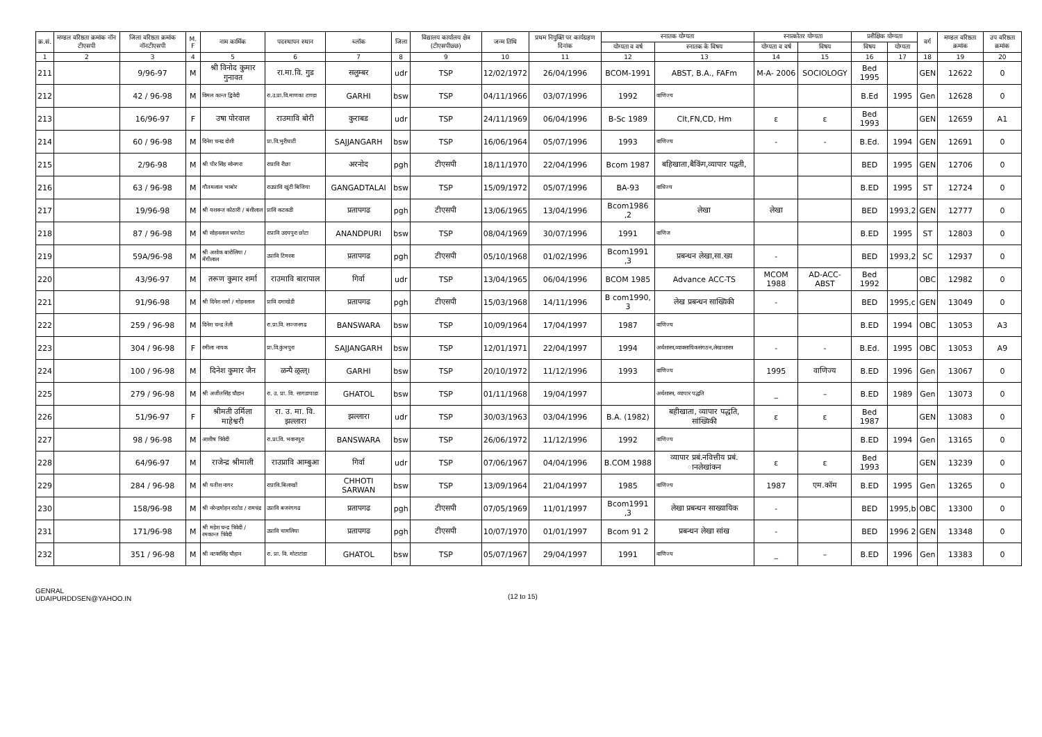| क्र.सं. | मण्डल वरिष्ठता क्रमांक नॉन टीएसपी | जिला वरिष्ठता क्रमांक नॉनटीएसपी | M. F | नाम कार्मिक | पदस्थापन स्थान | ब्लॉक | जिला | विद्यालय कार्यालय क्षेत्र (टीएसपीछ्छ) | जन्म तिथि | प्रथम नियुक्ति पर कार्यग्रहण दिनांक | स्नातक योग्यता | | स्नात्कोतर योग्यता | | प्रशैक्षिक योग्यता | | वर्ग | मण्डल वरिष्ठता क्रमांक | उप वरिष्ठता क्रमांक |
| --- | --- | --- | --- | --- | --- | --- | --- | --- | --- | --- | --- | --- | --- | --- | --- | --- | --- | --- | --- |
| | | | | | | | | | | | योग्यता व वर्ष | स्नातक के विषय | योग्यता व वर्ष | विषय | विषय | योग्यता | | | |
| 1 | 2 | 3 | 4 | 5 | 6 | 7 | 8 | 9 | 10 | 11 | 12 | 13 | 14 | 15 | 16 | 17 | 18 | 19 | 20 |
| 211 | | 9/96-97 | M | श्री विनोद कुमार गुनावत | रा.मा.वि. गुड | सलुम्बर | udr | TSP | 12/02/1972 | 26/04/1996 | BCOM-1991 | ABST, B.A., FAFm | M-A- 2006 | SOCIOLOGY | Bed 1995 | | GEN | 12622 | 0 |
| 212 | | 42 / 96-98 | M | विमल कान्त द्विवेदी | रा.उ.प्रा.वि.माणका टाण्डा | GARHI | bsw | TSP | 04/11/1966 | 03/07/1996 | 1992 | वाणिज्य | | | B.Ed | 1995 | Gen | 12628 | 0 |
| 213 | | 16/96-97 | F | उषा पोरवाल | राउमावि बोरी | कुराबड | udr | TSP | 24/11/1969 | 06/04/1996 | B-Sc 1989 | Clt,FN,CD, Hm | ε | ε | Bed 1993 | | GEN | 12659 | A1 |
| 214 | | 60 / 96-98 | M | दिनेश चनद्र दोशी | प्रा.वि.भुरीघाटी | SAJJANGARH | bsw | TSP | 16/06/1964 | 05/07/1996 | 1993 | वाणिज्य | - | - | B.Ed. | 1994 | GEN | 12691 | 0 |
| 215 | | 2/96-98 | M | श्री पीर सिंह सोनगरा | राप्रावि रीछा | अरनोद | pgh | टीएसपी | 18/11/1970 | 22/04/1996 | Bcom 1987 | बहिखाता,बैकिंग,व्यापार पद्वती, | | | BED | 1995 | GEN | 12706 | 0 |
| 216 | | 63 / 96-98 | M | गौतमलाल भाबोर | राउप्रावि खुंटी बिजिया | GANGADTALAI | bsw | TSP | 15/09/1972 | 05/07/1996 | BA-93 | वाधिज्य | | | B.ED | 1995 | ST | 12724 | 0 |
| 217 | | 19/96-98 | M | श्री यशवन्त कोठारी / बंशीलाल | प्राविं कटकडी | प्रतापगढ | pgh | टीएसपी | 13/06/1965 | 13/04/1996 | Bcom1986 ,2 | लेखा | लेखा | | BED | 1993,2 | GEN | 12777 | 0 |
| 218 | | 87 / 96-98 | M | श्री सोहनलाल चरपोटा | राप्रावि उदयपुरा छोटा | ANANDPURI | bsw | TSP | 08/04/1969 | 30/07/1996 | 1991 | वाणिज | | | B.ED | 1995 | ST | 12803 | 0 |
| 219 | | 59A/96-98 | M | श्री अशोक बारोलिया / मॅंगीलाल | उप्रावि टिमरवा | प्रतापगढ | pgh | टीएसपी | 05/10/1968 | 01/02/1996 | Bcom1991 ,3 | प्रबन्धन लेखा,सा.ख्य | - | | BED | 1993,2 | SC | 12937 | 0 |
| 220 | | 43/96-97 | M | तरूण कुमार शर्मा | राउमावि बारापाल | गिर्वा | udr | TSP | 13/04/1965 | 06/04/1996 | BCOM 1985 | Advance ACC-TS | MCOM 1988 | AD-ACC-ABST | Bed 1992 | | OBC | 12982 | 0 |
| 221 | | 91/96-98 | M | श्री दिनेश शर्मा / मोहनलाल | प्रावि दमाखेडी | प्रतापगढ | pgh | टीएसपी | 15/03/1968 | 14/11/1996 | B com1990, 3 | लेख प्रबन्धन साख्यिकी | - | | BED | 1995,c | GEN | 13049 | 0 |
| 222 | | 259 / 96-98 | M | दिनेश चन्द्र तेली | रा.प्रा.वि. सज्जनगढ | BANSWARA | bsw | TSP | 10/09/1964 | 17/04/1997 | 1987 | वाणिज्य | | | B.ED | 1994 | OBC | 13053 | A3 |
| 223 | | 304 / 96-98 | F | रमीला नायक | प्रा.वि.कुंभपुरा | SAJJANGARH | bsw | TSP | 12/01/1971 | 22/04/1997 | 1994 | अर्थशास्त्र,व्यावसायिकसंगठन,लेखाशास्त्र | - | - | B.Ed. | 1995 | OBC | 13053 | A9 |
| 224 | | 100 / 96-98 | M | दिनेश कुमार जैन | ळन्पै ळ्रत्ल्। | GARHI | bsw | TSP | 20/10/1972 | 11/12/1996 | 1993 | वाणिज्य | 1995 | वाणिज्य | B.ED | 1996 | Gen | 13067 | 0 |
| 225 | | 279 / 96-98 | M | श्री अजीतसिंह चौहान | रा. उ. प्रा. वि. सागडापाडा | GHATOL | bsw | TSP | 01/11/1968 | 19/04/1997 | | अर्थशास्त्र, व्यापार पद्धति | _ | – | B.ED | 1989 | Gen | 13073 | 0 |
| 226 | | 51/96-97 | F | श्रीमती उर्मिला माहेश्वरी | रा. उ. मा. वि. झल्लारा | झल्लारा | udr | TSP | 30/03/1963 | 03/04/1996 | B.A. (1982) | बहीखाता, व्यापार पद्धति, सांख्यिकी | ε | ε | Bed 1987 | | GEN | 13083 | 0 |
| 227 | | 98 / 96-98 | M | आशीष त्रिवेदी | रा.प्रा.वि. भवानपुरा | BANSWARA | bsw | TSP | 26/06/1972 | 11/12/1996 | 1992 | वाणिज्य | | | B.ED | 1994 | Gen | 13165 | 0 |
| 228 | | 64/96-97 | M | राजेन्द्र श्रीमाली | राउप्रावि आम्बुआ | गिर्वा | udr | TSP | 07/06/1967 | 04/04/1996 | B.COM 1988 | व्यापार प्रबं.नवित्तीय प्रबं. ानलेखांकन | ε | ε | Bed 1993 | | GEN | 13239 | 0 |
| 229 | | 284 / 96-98 | M | श्री यतीश नागर | राप्रावि.बिलाखों | CHHOTI SARWAN | bsw | TSP | 13/09/1964 | 21/04/1997 | 1985 | वाणिज्य | 1987 | एम.कॉम | B.ED | 1995 | Gen | 13265 | 0 |
| 230 | | 158/96-98 | M | श्री नरेन्द्रमोहन राठोड / रामचंद्र | उप्रावि बजरंगगढ | प्रतापगढ | pgh | टीएसपी | 07/05/1969 | 11/01/1997 | Bcom1991 ,3 | लेखा प्रबन्धन साख्यायिक | - | | BED | 1995,b | OBC | 13300 | 0 |
| 231 | | 171/96-98 | M | श्री महेश चन्द्र त्रिवेदी / रमकान्त त्रिवेदी | उप्रावि धामलिया | प्रतापगढ | pgh | टीएसपी | 10/07/1970 | 01/01/1997 | Bcom 91 2 | प्रबन्धन लेखा सांख | - | | BED | 1996 2 | GEN | 13348 | 0 |
| 232 | | 351 / 96-98 | M | श्री नटवरसिंह चौहान | रा. प्रा. वि. मोटाटांडा | GHATOL | bsw | TSP | 05/07/1967 | 29/04/1997 | 1991 | वाणिज्य | _ | – | B.ED | 1996 | Gen | 13383 | 0 |
GENRAL
UDAIPURDDSEN@YAHOO.IN
(12 to 15)